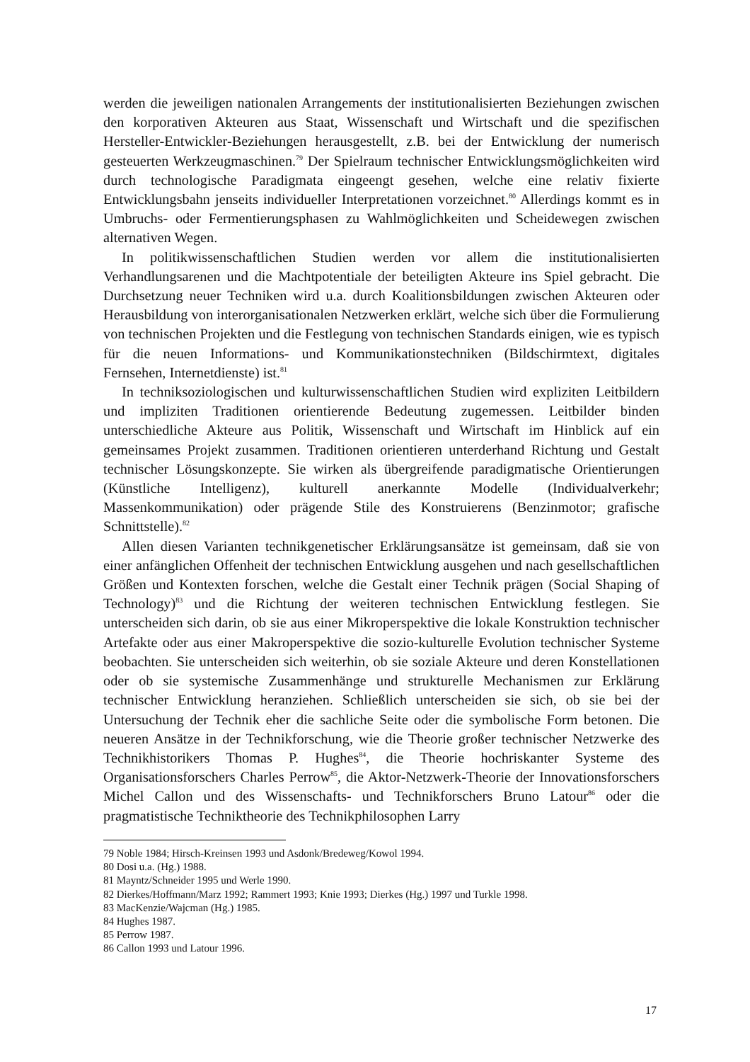werden die jeweiligen nationalen Arrangements der institutionalisierten Beziehungen zwischen den korporativen Akteuren aus Staat, Wissenschaft und Wirtschaft und die spezifischen Hersteller-Entwickler-Beziehungen herausgestellt, z.B. bei der Entwicklung der numerisch gesteuerten Werkzeugmaschinen.<sup>79</sup> Der Spielraum technischer Entwicklungsmöglichkeiten wird durch technologische Paradigmata eingeengt gesehen, welche eine relativ fixierte Entwicklungsbahn jenseits individueller Interpretationen vorzeichnet.<sup>80</sup> Allerdings kommt es in Umbruchs- oder Fermentierungsphasen zu Wahlmöglichkeiten und Scheidewegen zwischen alternativen Wegen.
In politikwissenschaftlichen Studien werden vor allem die institutionalisierten Verhandlungsarenen und die Machtpotentiale der beteiligten Akteure ins Spiel gebracht. Die Durchsetzung neuer Techniken wird u.a. durch Koalitionsbildungen zwischen Akteuren oder Herausbildung von interorganisationalen Netzwerken erklärt, welche sich über die Formulierung von technischen Projekten und die Festlegung von technischen Standards einigen, wie es typisch für die neuen Informations- und Kommunikationstechniken (Bildschirmtext, digitales Fernsehen, Internetdienste) ist.<sup>81</sup>
In techniksoziologischen und kulturwissenschaftlichen Studien wird expliziten Leitbildern und impliziten Traditionen orientierende Bedeutung zugemessen. Leitbilder binden unterschiedliche Akteure aus Politik, Wissenschaft und Wirtschaft im Hinblick auf ein gemeinsames Projekt zusammen. Traditionen orientieren unterderhand Richtung und Gestalt technischer Lösungskonzepte. Sie wirken als übergreifende paradigmatische Orientierungen (Künstliche Intelligenz), kulturell anerkannte Modelle (Individualverkehr; Massenkommunikation) oder prägende Stile des Konstruierens (Benzinmotor; grafische Schnittstelle).<sup>82</sup>
Allen diesen Varianten technikgenetischer Erklärungsansätze ist gemeinsam, daß sie von einer anfänglichen Offenheit der technischen Entwicklung ausgehen und nach gesellschaftlichen Größen und Kontexten forschen, welche die Gestalt einer Technik prägen (Social Shaping of Technology)<sup>83</sup> und die Richtung der weiteren technischen Entwicklung festlegen. Sie unterscheiden sich darin, ob sie aus einer Mikroperspektive die lokale Konstruktion technischer Artefakte oder aus einer Makroperspektive die sozio-kulturelle Evolution technischer Systeme beobachten. Sie unterscheiden sich weiterhin, ob sie soziale Akteure und deren Konstellationen oder ob sie systemische Zusammenhänge und strukturelle Mechanismen zur Erklärung technischer Entwicklung heranziehen. Schließlich unterscheiden sie sich, ob sie bei der Untersuchung der Technik eher die sachliche Seite oder die symbolische Form betonen. Die neueren Ansätze in der Technikforschung, wie die Theorie großer technischer Netzwerke des Technikhistorikers Thomas P. Hughes<sup>84</sup>, die Theorie hochriskanter Systeme des Organisationsforschers Charles Perrow<sup>85</sup>, die Aktor-Netzwerk-Theorie der Innovationsforschers Michel Callon und des Wissenschafts- und Technikforschers Bruno Latour<sup>86</sup> oder die pragmatistische Techniktheorie des Technikphilosophen Larry
79 Noble 1984; Hirsch-Kreinsen 1993 und Asdonk/Bredeweg/Kowol 1994.
80 Dosi u.a. (Hg.) 1988.
81 Mayntz/Schneider 1995 und Werle 1990.
82 Dierkes/Hoffmann/Marz 1992; Rammert 1993; Knie 1993; Dierkes (Hg.) 1997 und Turkle 1998.
83 MacKenzie/Wajcman (Hg.) 1985.
84 Hughes 1987.
85 Perrow 1987.
86 Callon 1993 und Latour 1996.
17